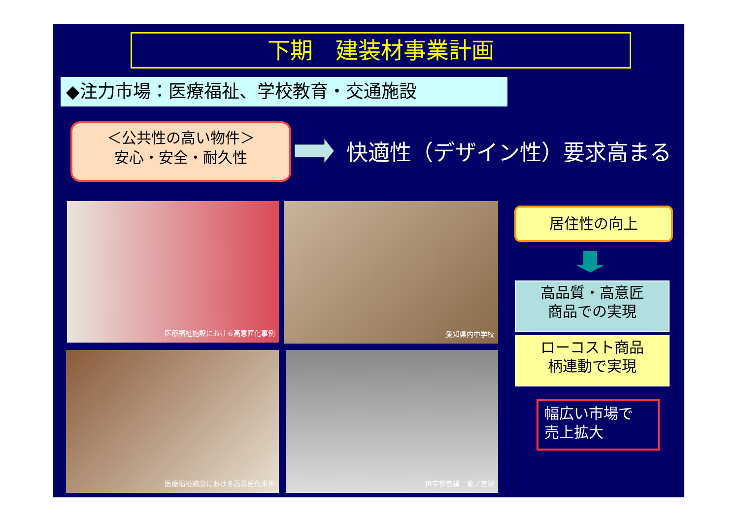下期　建装材事業計画
◆注力市場：医療福祉、学校教育・交通施設
＜公共性の高い物件＞
安心・安全・耐久性
快適性（デザイン性）要求高まる
医療福祉施設における高意匠化事例 愛知県内中学校
医療福祉施設における高意匠化事例 JR宇都宮線　雀ノ宮駅
居住性の向上
高品質・高意匠
商品での実現
ローコスト商品
柄連動で実現
幅広い市場で
売上拡大